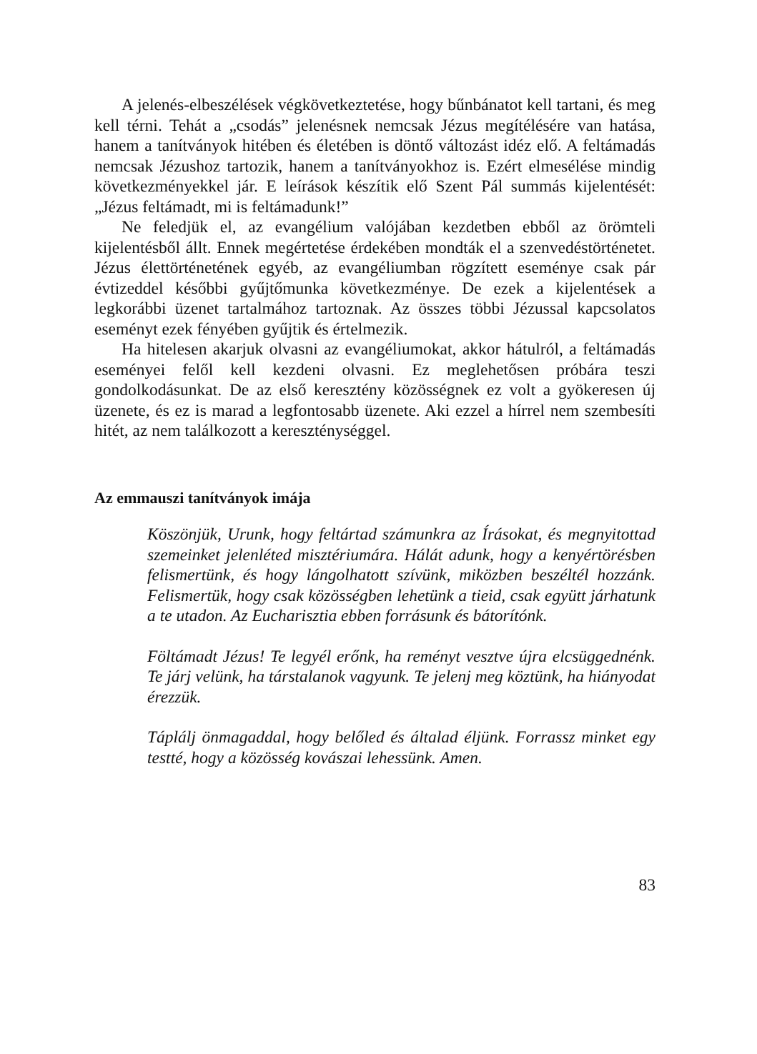A jelenés-elbeszélések végkövetkeztetése, hogy bűnbánatot kell tartani, és meg kell térni. Tehát a „csodás” jelenésnek nemcsak Jézus megítélésére van hatása, hanem a tanítványok hitében és életében is döntő változást idéz elő. A feltámadás nemcsak Jézushoz tartozik, hanem a tanítványokhoz is. Ezért elmesélése mindig következményekkel jár. E leírások készítik elő Szent Pál summás kijelentését: „Jézus feltámadt, mi is feltámadunk!”
Ne feledjük el, az evangélium valójában kezdetben ebből az örömteli kijelentésből állt. Ennek megértetése érdekében mondták el a szenvedéstörténetet. Jézus élettörténetének egyéb, az evangéliumban rögzített eseménye csak pár évtizeddel későbbi gyűjtőmunka következménye. De ezek a kijelentések a legkorábbi üzenet tartalmához tartoznak. Az összes többi Jézussal kapcsolatos eseményt ezek fényében gyűjtik és értelmezik.
Ha hitelesen akarjuk olvasni az evangéliumokat, akkor hátulról, a feltámadás eseményei felől kell kezdeni olvasni. Ez meglehetősen próbára teszi gondolkodásunkat. De az első keresztény közösségnek ez volt a gyökeresen új üzenete, és ez is marad a legfontosabb üzenete. Aki ezzel a hírrel nem szembesíti hitét, az nem találkozott a kereszténységgel.
Az emmauszi tanítványok imája
Köszönjük, Urunk, hogy feltártad számunkra az Írásokat, és megnyitottad szemeinket jelenléted misztériumára. Hálát adunk, hogy a kenyértörésben felismertünk, és hogy lángolhatott szívünk, miközben beszéltél hozzánk. Felismertük, hogy csak közösségben lehetünk a tieid, csak együtt járhatunk a te utadon. Az Eucharisztia ebben forrásunk és bátorítónk.
Föltámadt Jézus! Te legyél erőnk, ha reményt vesztve újra elcsüggednénk. Te járj velünk, ha társtalanok vagyunk. Te jelenj meg köztünk, ha hiányodat érezzük.
Táplálj önmagaddal, hogy belőled és általad éljünk. Forrassz minket egy testté, hogy a közösség kovászai lehessünk. Amen.
83